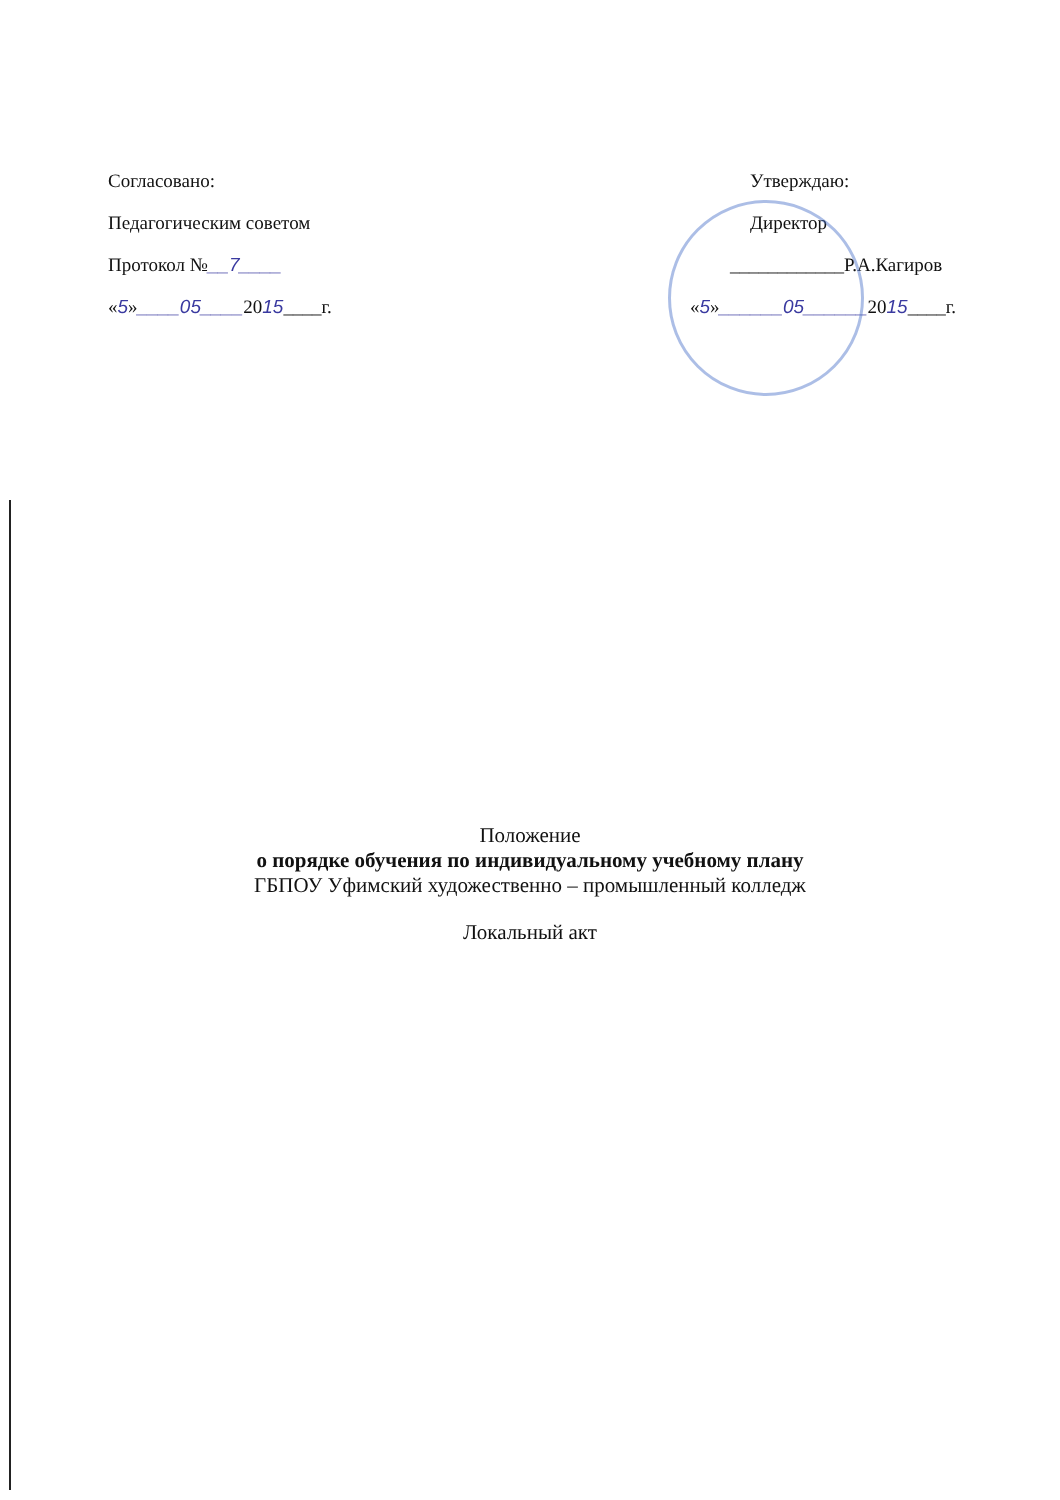Согласовано:
Педагогическим советом
Протокол №__7____
«5»____05____2015____г.
Утверждаю:
Директор
____________Р.А.Кагиров
«5»______05______2015____г.
Положение
о порядке обучения по индивидуальному учебному плану
ГБПОУ Уфимский художественно – промышленный колледж
Локальный акт